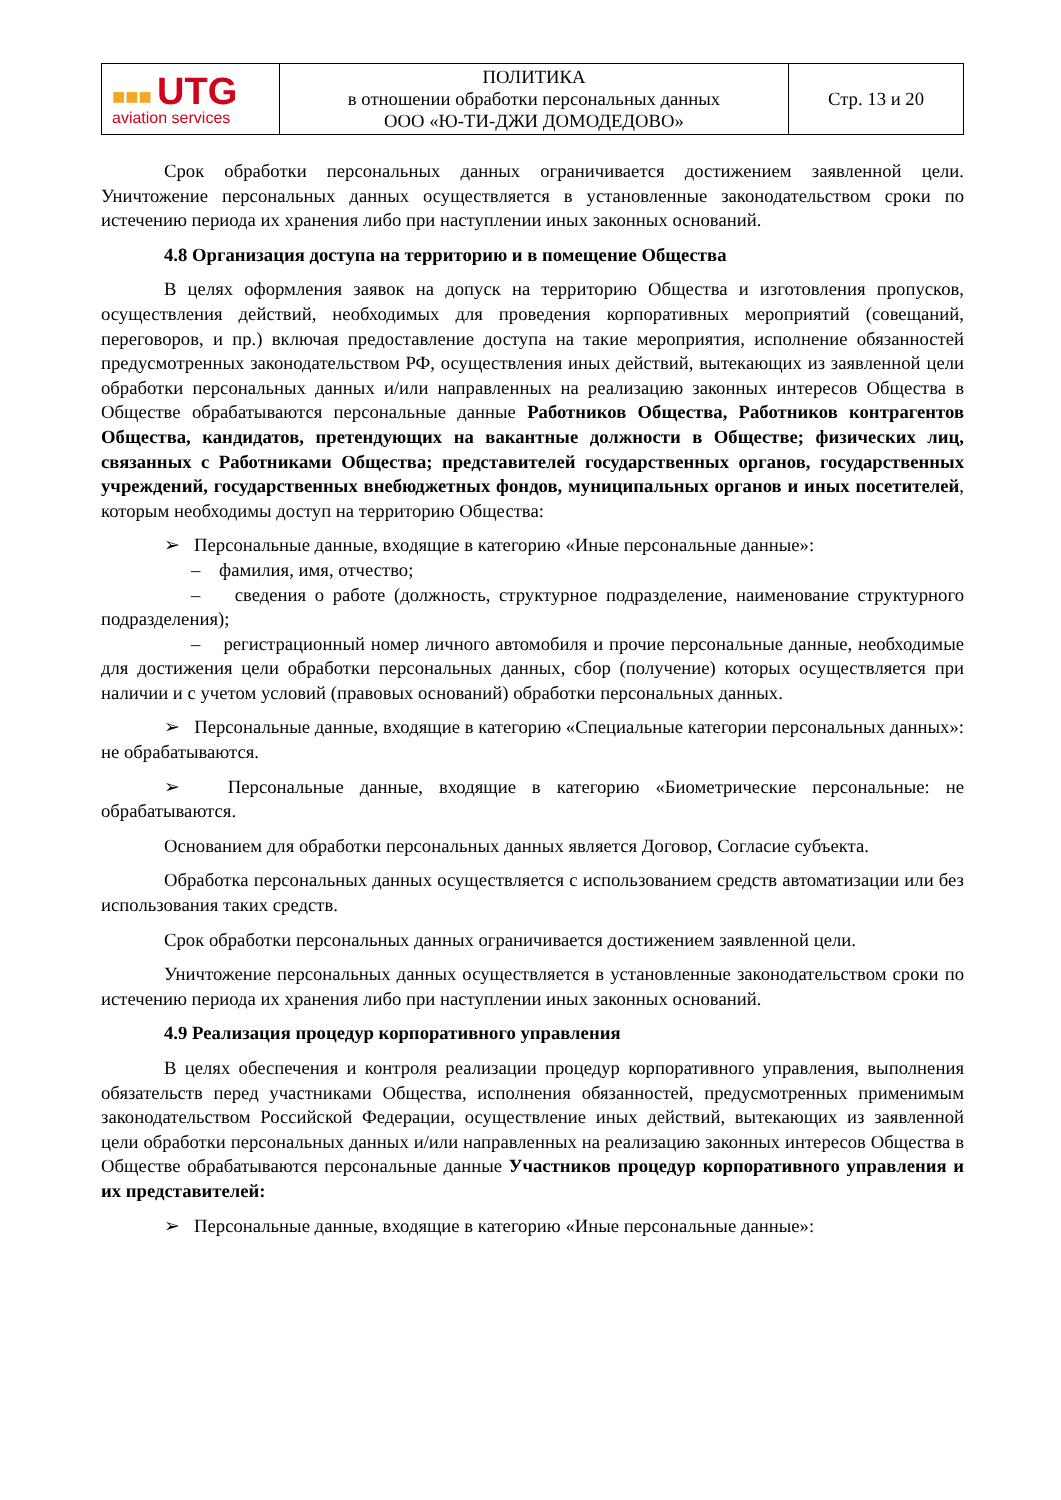| ■■■ UTG aviation services | ПОЛИТИКА в отношении обработки персональных данных ООО «Ю-ТИ-ДЖИ ДОМОДЕДОВО» | Стр. 13 и 20 |
Срок обработки персональных данных ограничивается достижением заявленной цели. Уничтожение персональных данных осуществляется в установленные законодательством сроки по истечению периода их хранения либо при наступлении иных законных оснований.
4.8 Организация доступа на территорию и в помещение Общества
В целях оформления заявок на допуск на территорию Общества и изготовления пропусков, осуществления действий, необходимых для проведения корпоративных мероприятий (совещаний, переговоров, и пр.) включая предоставление доступа на такие мероприятия, исполнение обязанностей предусмотренных законодательством РФ, осуществления иных действий, вытекающих из заявленной цели обработки персональных данных и/или направленных на реализацию законных интересов Общества в Обществе обрабатываются персональные данные Работников Общества, Работников контрагентов Общества, кандидатов, претендующих на вакантные должности в Обществе; физических лиц, связанных с Работниками Общества; представителей государственных органов, государственных учреждений, государственных внебюджетных фондов, муниципальных органов и иных посетителей, которым необходимы доступ на территорию Общества:
➢ Персональные данные, входящие в категорию «Иные персональные данные»:
– фамилия, имя, отчество;
– сведения о работе (должность, структурное подразделение, наименование структурного подразделения);
– регистрационный номер личного автомобиля и прочие персональные данные, необходимые для достижения цели обработки персональных данных, сбор (получение) которых осуществляется при наличии и с учетом условий (правовых оснований) обработки персональных данных.
➢ Персональные данные, входящие в категорию «Специальные категории персональных данных»: не обрабатываются.
➢ Персональные данные, входящие в категорию «Биометрические персональные: не обрабатываются.
Основанием для обработки персональных данных является Договор, Согласие субъекта.
Обработка персональных данных осуществляется с использованием средств автоматизации или без использования таких средств.
Срок обработки персональных данных ограничивается достижением заявленной цели.
Уничтожение персональных данных осуществляется в установленные законодательством сроки по истечению периода их хранения либо при наступлении иных законных оснований.
4.9 Реализация процедур корпоративного управления
В целях обеспечения и контроля реализации процедур корпоративного управления, выполнения обязательств перед участниками Общества, исполнения обязанностей, предусмотренных применимым законодательством Российской Федерации, осуществление иных действий, вытекающих из заявленной цели обработки персональных данных и/или направленных на реализацию законных интересов Общества в Обществе обрабатываются персональные данные Участников процедур корпоративного управления и их представителей:
➢ Персональные данные, входящие в категорию «Иные персональные данные»: